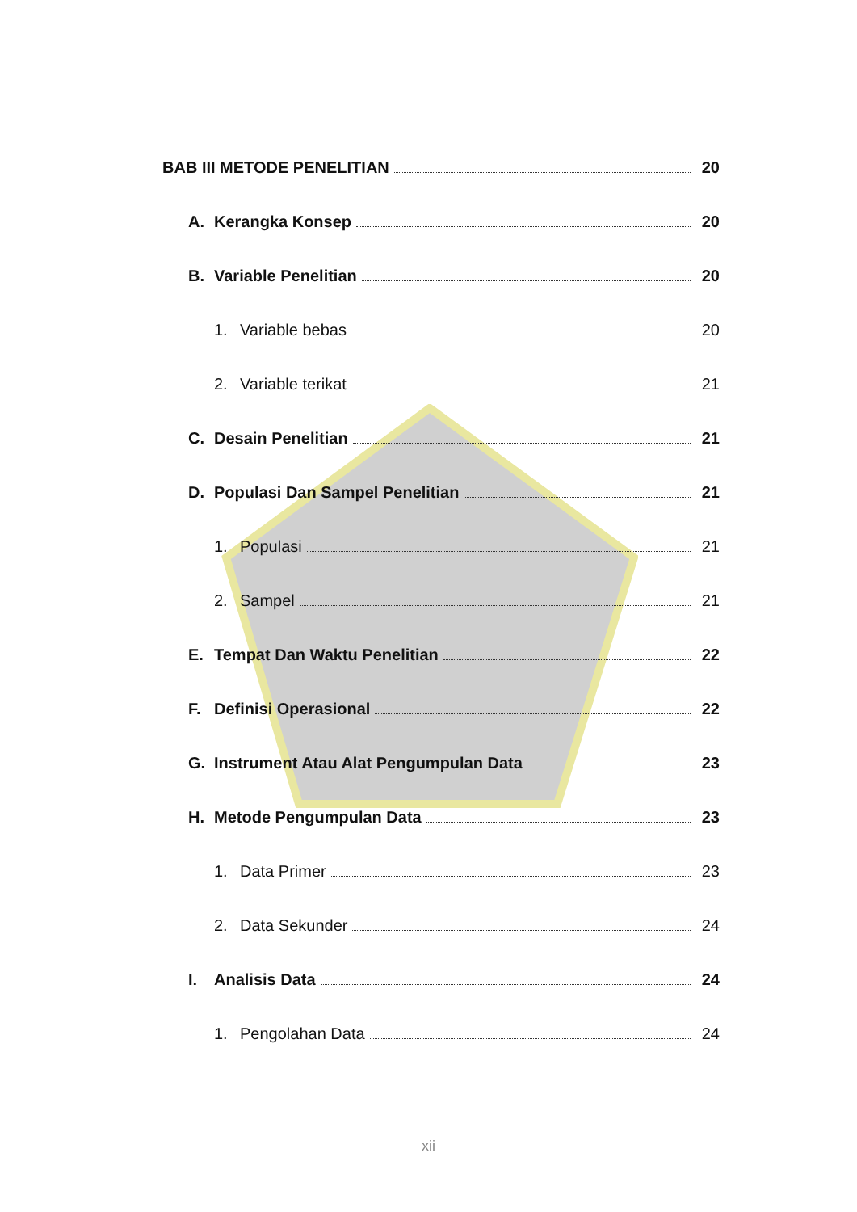BAB III METODE PENELITIAN 20
A. Kerangka Konsep 20
B. Variable Penelitian 20
1. Variable bebas 20
2. Variable terikat 21
C. Desain Penelitian 21
D. Populasi Dan Sampel Penelitian 21
1. Populasi 21
2. Sampel 21
E. Tempat Dan Waktu Penelitian 22
F. Definisi Operasional 22
G. Instrument Atau Alat Pengumpulan Data 23
H. Metode Pengumpulan Data 23
1. Data Primer 23
2. Data Sekunder 24
I. Analisis Data 24
1. Pengolahan Data 24
xii